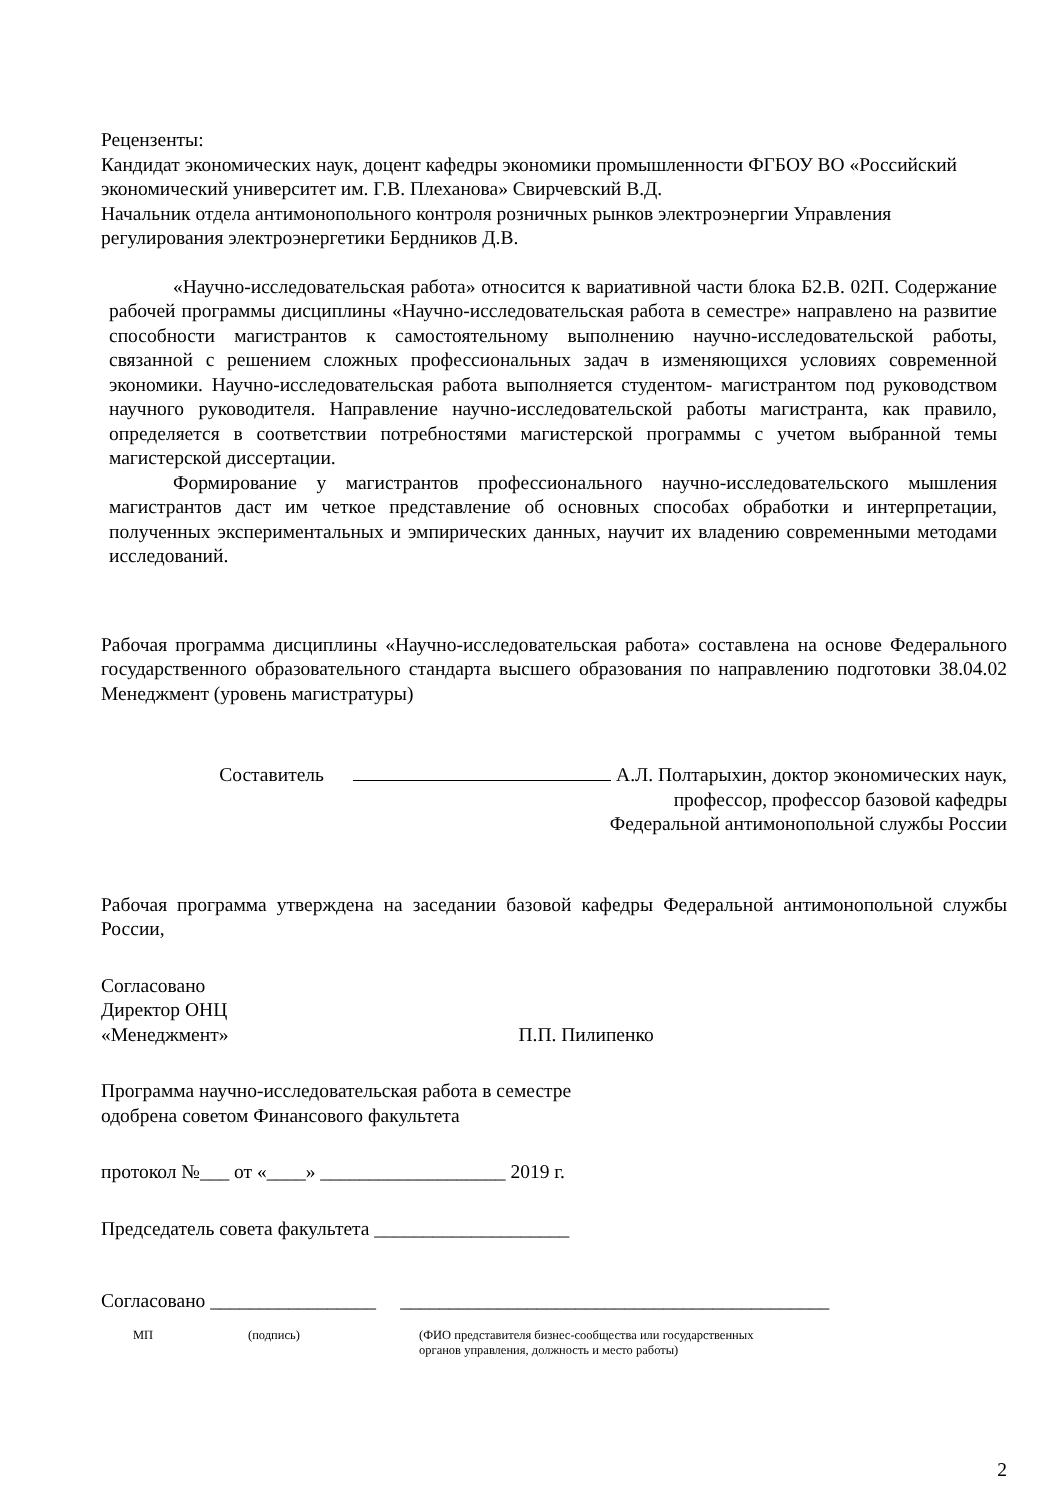Рецензенты:
Кандидат экономических наук, доцент кафедры экономики промышленности ФГБОУ ВО «Российский экономический университет им. Г.В. Плеханова» Свирчевский В.Д.
Начальник отдела антимонопольного контроля розничных рынков электроэнергии Управления регулирования электроэнергетики Бердников Д.В.
«Научно-исследовательская работа» относится к вариативной части блока Б2.В. 02П. Содержание рабочей программы дисциплины «Научно-исследовательская работа в семестре» направлено на развитие способности магистрантов к самостоятельному выполнению научно-исследовательской работы, связанной с решением сложных профессиональных задач в изменяющихся условиях современной экономики. Научно-исследовательская работа выполняется студентом- магистрантом под руководством научного руководителя. Направление научно-исследовательской работы магистранта, как правило, определяется в соответствии потребностями магистерской программы с учетом выбранной темы магистерской диссертации.
Формирование у магистрантов профессионального научно-исследовательского мышления магистрантов даст им четкое представление об основных способах обработки и интерпретации, полученных экспериментальных и эмпирических данных, научит их владению современными методами исследований.
Рабочая программа дисциплины «Научно-исследовательская работа» составлена на основе Федерального государственного образовательного стандарта высшего образования по направлению подготовки 38.04.02 Менеджмент (уровень магистратуры)
Составитель А.Л. Полтарыхин, доктор экономических наук,
профессор, профессор базовой кафедры
Федеральной антимонопольной службы России
Рабочая программа утверждена на заседании базовой кафедры Федеральной антимонопольной службы России,
Согласовано
Директор ОНЦ
«Менеджмент» П.П. Пилипенко
Программа научно-исследовательская работа в семестре
одобрена советом Финансового факультета
протокол №___ от «____» ___________________ 2019 г.
Председатель совета факультета ____________________
Согласовано _________________ ____________________________________________
МП (подпись) (ФИО представителя бизнес-сообщества или государственных
органов управления, должность и место работы)
2